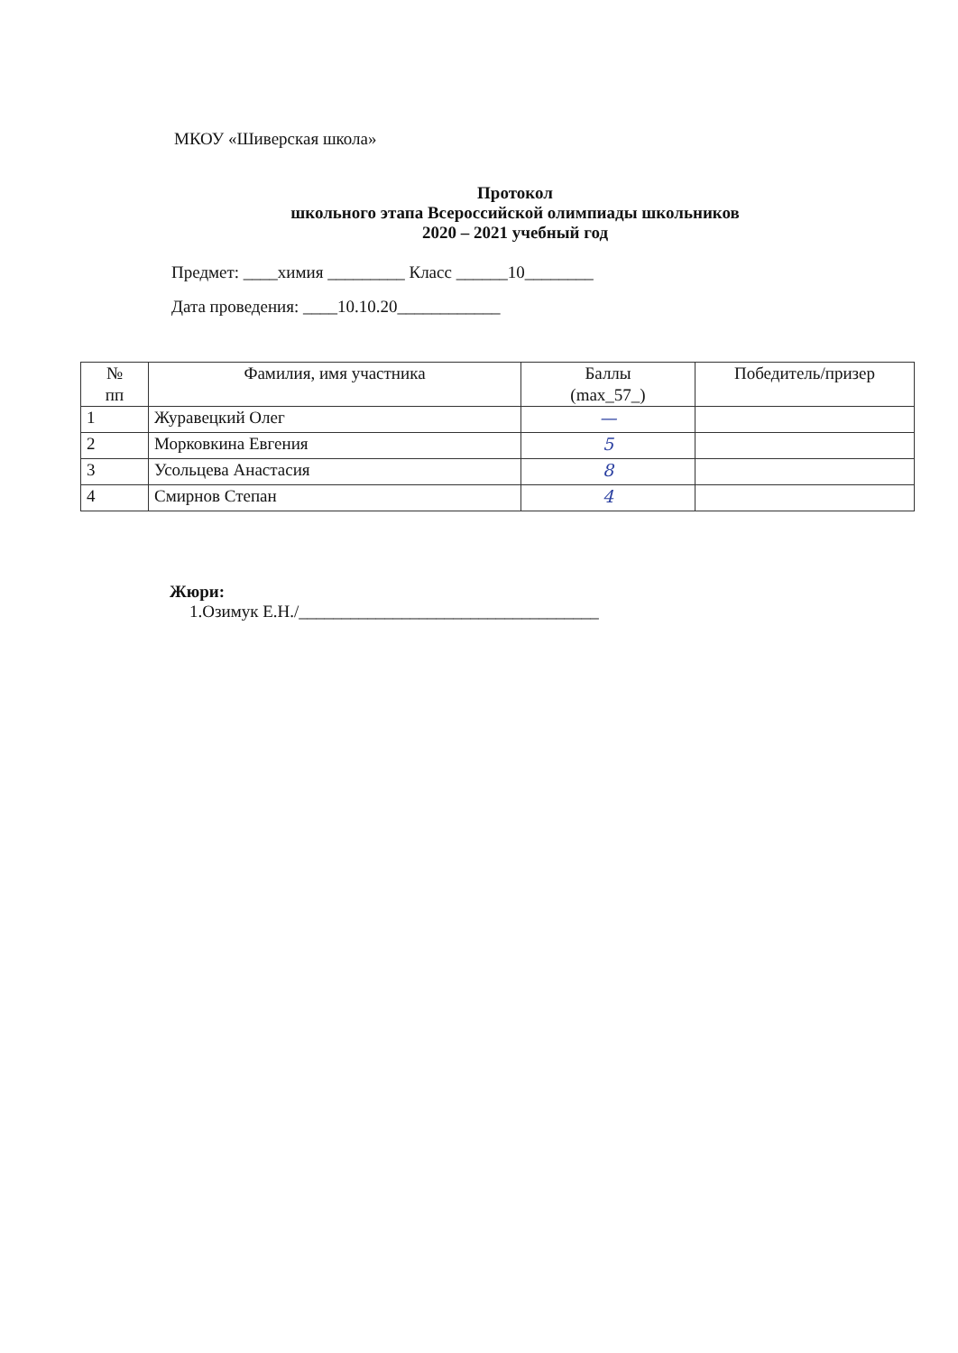МКОУ «Шиверская школа»
Протокол
школьного этапа Всероссийской олимпиады школьников
2020 – 2021 учебный год
Предмет: ____химия _________ Класс ______10________
Дата проведения: ____10.10.20____________
| № пп | Фамилия, имя участника | Баллы (max_57_) | Победитель/призер |
| --- | --- | --- | --- |
| 1 | Журавецкий Олег | — | |
| 2 | Морковкина Евгения | 5 | |
| 3 | Усольцева Анастасия | 8 | |
| 4 | Смирнов Степан | 4 | |
Жюри:
1.Озимук Е.Н./___________________________________